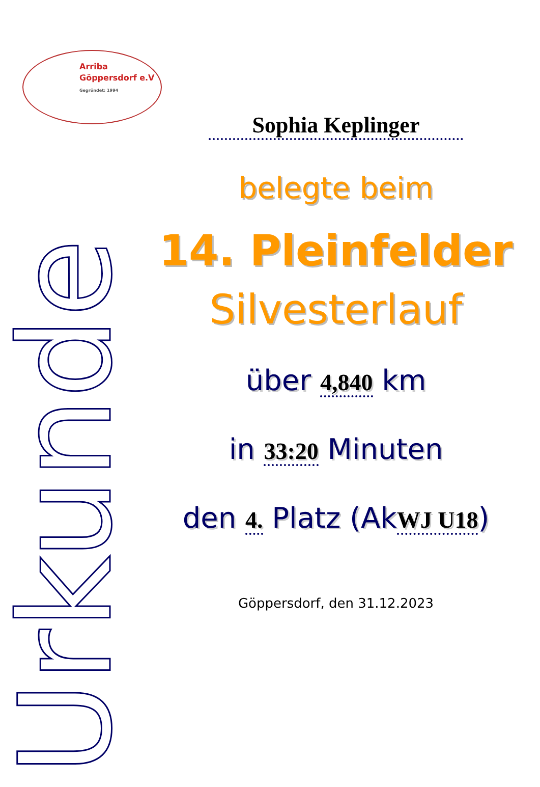Arriba
Göppersdorf e.V
Gegründet: 1994
Urkunde
Sophia Keplinger
belegte beim
14. Pleinfelder
Silvesterlauf
über 4,840 km
in 33:20 Minuten
den 4. Platz (AkWJ U18)
Göppersdorf, den 31.12.2023